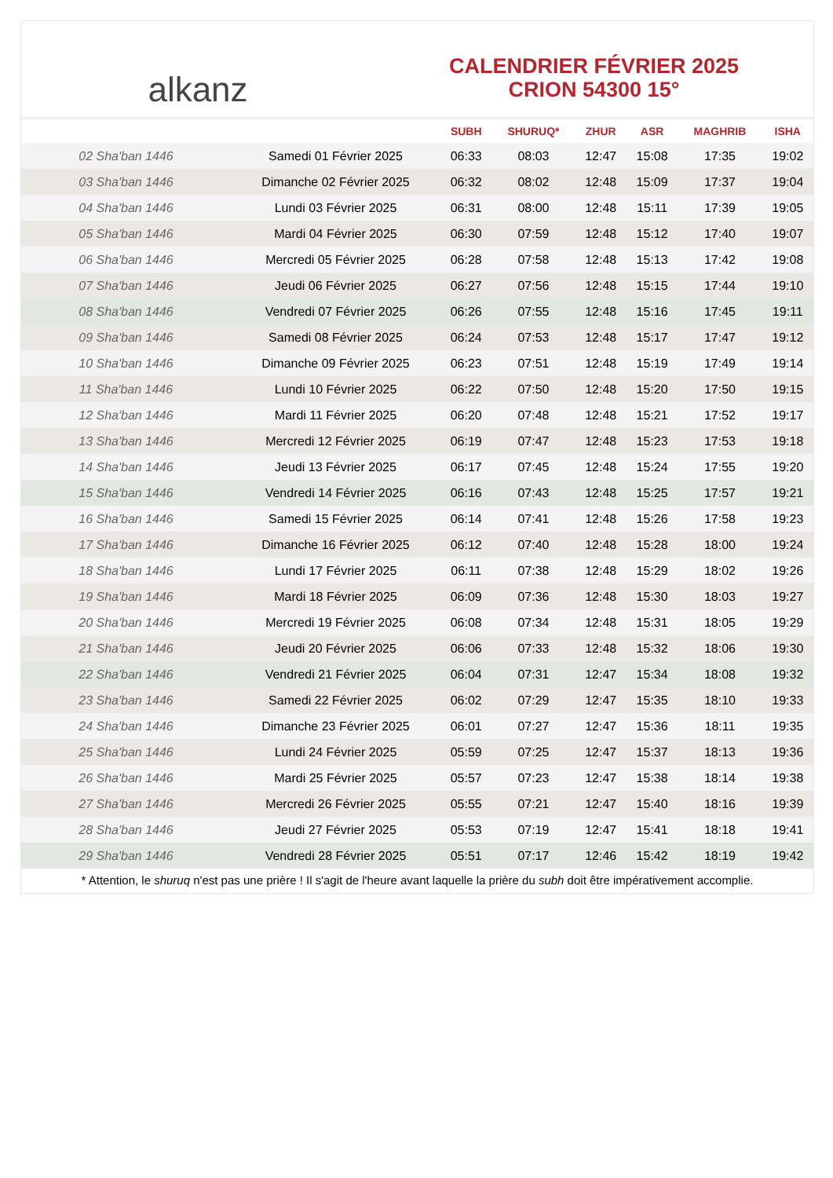alkanz
CALENDRIER FÉVRIER 2025
CRION 54300 15°
| | | SUBH | SHURUQ* | ZHUR | ASR | MAGHRIB | ISHA |
| --- | --- | --- | --- | --- | --- | --- | --- |
| 02 Sha'ban 1446 | Samedi 01 Février 2025 | 06:33 | 08:03 | 12:47 | 15:08 | 17:35 | 19:02 |
| 03 Sha'ban 1446 | Dimanche 02 Février 2025 | 06:32 | 08:02 | 12:48 | 15:09 | 17:37 | 19:04 |
| 04 Sha'ban 1446 | Lundi 03 Février 2025 | 06:31 | 08:00 | 12:48 | 15:11 | 17:39 | 19:05 |
| 05 Sha'ban 1446 | Mardi 04 Février 2025 | 06:30 | 07:59 | 12:48 | 15:12 | 17:40 | 19:07 |
| 06 Sha'ban 1446 | Mercredi 05 Février 2025 | 06:28 | 07:58 | 12:48 | 15:13 | 17:42 | 19:08 |
| 07 Sha'ban 1446 | Jeudi 06 Février 2025 | 06:27 | 07:56 | 12:48 | 15:15 | 17:44 | 19:10 |
| 08 Sha'ban 1446 | Vendredi 07 Février 2025 | 06:26 | 07:55 | 12:48 | 15:16 | 17:45 | 19:11 |
| 09 Sha'ban 1446 | Samedi 08 Février 2025 | 06:24 | 07:53 | 12:48 | 15:17 | 17:47 | 19:12 |
| 10 Sha'ban 1446 | Dimanche 09 Février 2025 | 06:23 | 07:51 | 12:48 | 15:19 | 17:49 | 19:14 |
| 11 Sha'ban 1446 | Lundi 10 Février 2025 | 06:22 | 07:50 | 12:48 | 15:20 | 17:50 | 19:15 |
| 12 Sha'ban 1446 | Mardi 11 Février 2025 | 06:20 | 07:48 | 12:48 | 15:21 | 17:52 | 19:17 |
| 13 Sha'ban 1446 | Mercredi 12 Février 2025 | 06:19 | 07:47 | 12:48 | 15:23 | 17:53 | 19:18 |
| 14 Sha'ban 1446 | Jeudi 13 Février 2025 | 06:17 | 07:45 | 12:48 | 15:24 | 17:55 | 19:20 |
| 15 Sha'ban 1446 | Vendredi 14 Février 2025 | 06:16 | 07:43 | 12:48 | 15:25 | 17:57 | 19:21 |
| 16 Sha'ban 1446 | Samedi 15 Février 2025 | 06:14 | 07:41 | 12:48 | 15:26 | 17:58 | 19:23 |
| 17 Sha'ban 1446 | Dimanche 16 Février 2025 | 06:12 | 07:40 | 12:48 | 15:28 | 18:00 | 19:24 |
| 18 Sha'ban 1446 | Lundi 17 Février 2025 | 06:11 | 07:38 | 12:48 | 15:29 | 18:02 | 19:26 |
| 19 Sha'ban 1446 | Mardi 18 Février 2025 | 06:09 | 07:36 | 12:48 | 15:30 | 18:03 | 19:27 |
| 20 Sha'ban 1446 | Mercredi 19 Février 2025 | 06:08 | 07:34 | 12:48 | 15:31 | 18:05 | 19:29 |
| 21 Sha'ban 1446 | Jeudi 20 Février 2025 | 06:06 | 07:33 | 12:48 | 15:32 | 18:06 | 19:30 |
| 22 Sha'ban 1446 | Vendredi 21 Février 2025 | 06:04 | 07:31 | 12:47 | 15:34 | 18:08 | 19:32 |
| 23 Sha'ban 1446 | Samedi 22 Février 2025 | 06:02 | 07:29 | 12:47 | 15:35 | 18:10 | 19:33 |
| 24 Sha'ban 1446 | Dimanche 23 Février 2025 | 06:01 | 07:27 | 12:47 | 15:36 | 18:11 | 19:35 |
| 25 Sha'ban 1446 | Lundi 24 Février 2025 | 05:59 | 07:25 | 12:47 | 15:37 | 18:13 | 19:36 |
| 26 Sha'ban 1446 | Mardi 25 Février 2025 | 05:57 | 07:23 | 12:47 | 15:38 | 18:14 | 19:38 |
| 27 Sha'ban 1446 | Mercredi 26 Février 2025 | 05:55 | 07:21 | 12:47 | 15:40 | 18:16 | 19:39 |
| 28 Sha'ban 1446 | Jeudi 27 Février 2025 | 05:53 | 07:19 | 12:47 | 15:41 | 18:18 | 19:41 |
| 29 Sha'ban 1446 | Vendredi 28 Février 2025 | 05:51 | 07:17 | 12:46 | 15:42 | 18:19 | 19:42 |
* Attention, le shuruq n'est pas une prière ! Il s'agit de l'heure avant laquelle la prière du subh doit être impérativement accomplie.